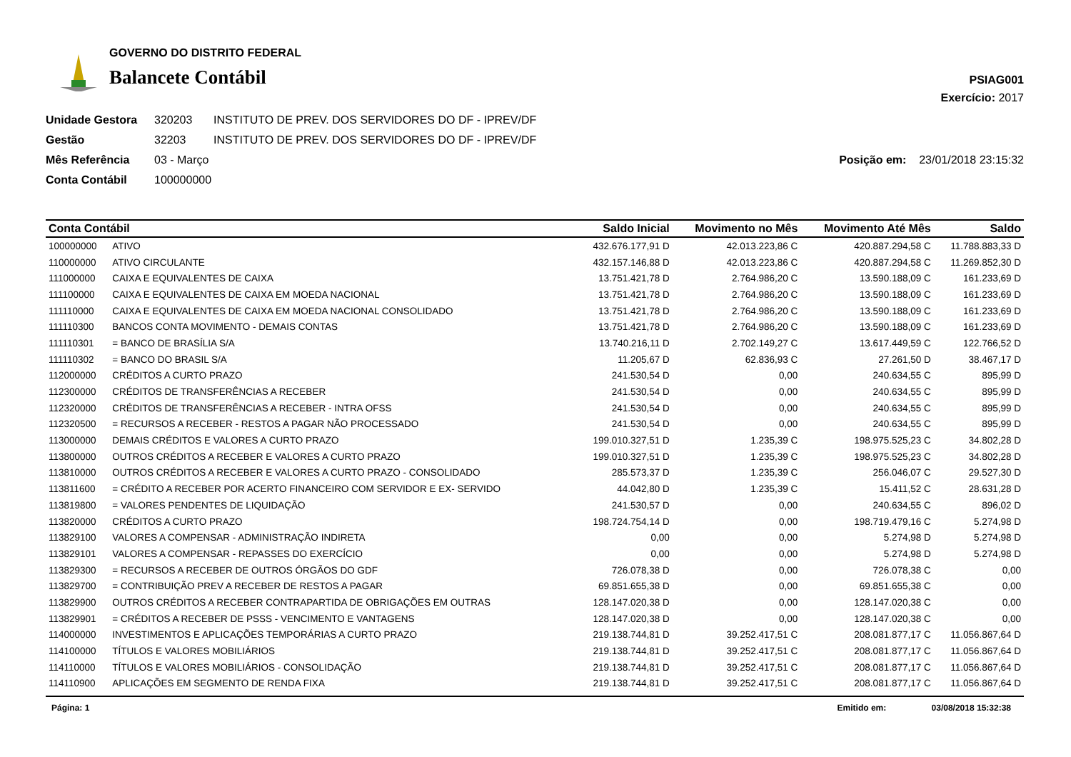GOVERNO DO DISTRITO FEDERAL
Balancete Contábil
PSIAG001
Exercício: 2017
Unidade Gestora 320203 INSTITUTO DE PREV. DOS SERVIDORES DO DF - IPREV/DF
Gestão 32203 INSTITUTO DE PREV. DOS SERVIDORES DO DF - IPREV/DF
Mês Referência 03 - Março Posição em: 23/01/2018 23:15:32
Conta Contábil 100000000
| Conta Contábil | | Saldo Inicial | Movimento no Mês | Movimento Até Mês | Saldo |
| --- | --- | --- | --- | --- | --- |
| 100000000 | ATIVO | 432.676.177,91 D | 42.013.223,86 C | 420.887.294,58 C | 11.788.883,33 D |
| 110000000 | ATIVO CIRCULANTE | 432.157.146,88 D | 42.013.223,86 C | 420.887.294,58 C | 11.269.852,30 D |
| 111000000 | CAIXA E EQUIVALENTES DE CAIXA | 13.751.421,78 D | 2.764.986,20 C | 13.590.188,09 C | 161.233,69 D |
| 111100000 | CAIXA E EQUIVALENTES DE CAIXA EM MOEDA NACIONAL | 13.751.421,78 D | 2.764.986,20 C | 13.590.188,09 C | 161.233,69 D |
| 111110000 | CAIXA E EQUIVALENTES DE CAIXA EM MOEDA NACIONAL CONSOLIDADO | 13.751.421,78 D | 2.764.986,20 C | 13.590.188,09 C | 161.233,69 D |
| 111110300 | BANCOS CONTA MOVIMENTO - DEMAIS CONTAS | 13.751.421,78 D | 2.764.986,20 C | 13.590.188,09 C | 161.233,69 D |
| 111110301 | = BANCO DE BRASÍLIA S/A | 13.740.216,11 D | 2.702.149,27 C | 13.617.449,59 C | 122.766,52 D |
| 111110302 | = BANCO DO BRASIL S/A | 11.205,67 D | 62.836,93 C | 27.261,50 D | 38.467,17 D |
| 112000000 | CRÉDITOS A CURTO PRAZO | 241.530,54 D | 0,00 | 240.634,55 C | 895,99 D |
| 112300000 | CRÉDITOS DE TRANSFERÊNCIAS A RECEBER | 241.530,54 D | 0,00 | 240.634,55 C | 895,99 D |
| 112320000 | CRÉDITOS DE TRANSFERÊNCIAS A RECEBER - INTRA OFSS | 241.530,54 D | 0,00 | 240.634,55 C | 895,99 D |
| 112320500 | = RECURSOS A RECEBER - RESTOS A PAGAR NÃO PROCESSADO | 241.530,54 D | 0,00 | 240.634,55 C | 895,99 D |
| 113000000 | DEMAIS CRÉDITOS E VALORES A CURTO PRAZO | 199.010.327,51 D | 1.235,39 C | 198.975.525,23 C | 34.802,28 D |
| 113800000 | OUTROS CRÉDITOS A RECEBER E VALORES A CURTO PRAZO | 199.010.327,51 D | 1.235,39 C | 198.975.525,23 C | 34.802,28 D |
| 113810000 | OUTROS CRÉDITOS A RECEBER E VALORES A CURTO PRAZO - CONSOLIDADO | 285.573,37 D | 1.235,39 C | 256.046,07 C | 29.527,30 D |
| 113811600 | = CRÉDITO A RECEBER POR ACERTO FINANCEIRO COM SERVIDOR E EX- SERVIDO | 44.042,80 D | 1.235,39 C | 15.411,52 C | 28.631,28 D |
| 113819800 | = VALORES PENDENTES DE LIQUIDAÇÃO | 241.530,57 D | 0,00 | 240.634,55 C | 896,02 D |
| 113820000 | CRÉDITOS A CURTO PRAZO | 198.724.754,14 D | 0,00 | 198.719.479,16 C | 5.274,98 D |
| 113829100 | VALORES A COMPENSAR - ADMINISTRAÇÃO INDIRETA | 0,00 | 0,00 | 5.274,98 D | 5.274,98 D |
| 113829101 | VALORES A COMPENSAR - REPASSES DO EXERCÍCIO | 0,00 | 0,00 | 5.274,98 D | 5.274,98 D |
| 113829300 | = RECURSOS A RECEBER DE OUTROS ÓRGÃOS DO GDF | 726.078,38 D | 0,00 | 726.078,38 C | 0,00 |
| 113829700 | = CONTRIBUIÇÃO PREV A RECEBER DE RESTOS A PAGAR | 69.851.655,38 D | 0,00 | 69.851.655,38 C | 0,00 |
| 113829900 | OUTROS CRÉDITOS A RECEBER CONTRAPARTIDA DE OBRIGAÇÕES EM OUTRAS | 128.147.020,38 D | 0,00 | 128.147.020,38 C | 0,00 |
| 113829901 | = CRÉDITOS A RECEBER DE PSSS - VENCIMENTO E VANTAGENS | 128.147.020,38 D | 0,00 | 128.147.020,38 C | 0,00 |
| 114000000 | INVESTIMENTOS E APLICAÇÕES TEMPORÁRIAS A CURTO PRAZO | 219.138.744,81 D | 39.252.417,51 C | 208.081.877,17 C | 11.056.867,64 D |
| 114100000 | TÍTULOS E VALORES MOBILIÁRIOS | 219.138.744,81 D | 39.252.417,51 C | 208.081.877,17 C | 11.056.867,64 D |
| 114110000 | TÍTULOS E VALORES MOBILIÁRIOS - CONSOLIDAÇÃO | 219.138.744,81 D | 39.252.417,51 C | 208.081.877,17 C | 11.056.867,64 D |
| 114110900 | APLICAÇÕES EM SEGMENTO DE RENDA FIXA | 219.138.744,81 D | 39.252.417,51 C | 208.081.877,17 C | 11.056.867,64 D |
Página: 1 Emitido em: 03/08/2018 15:32:38